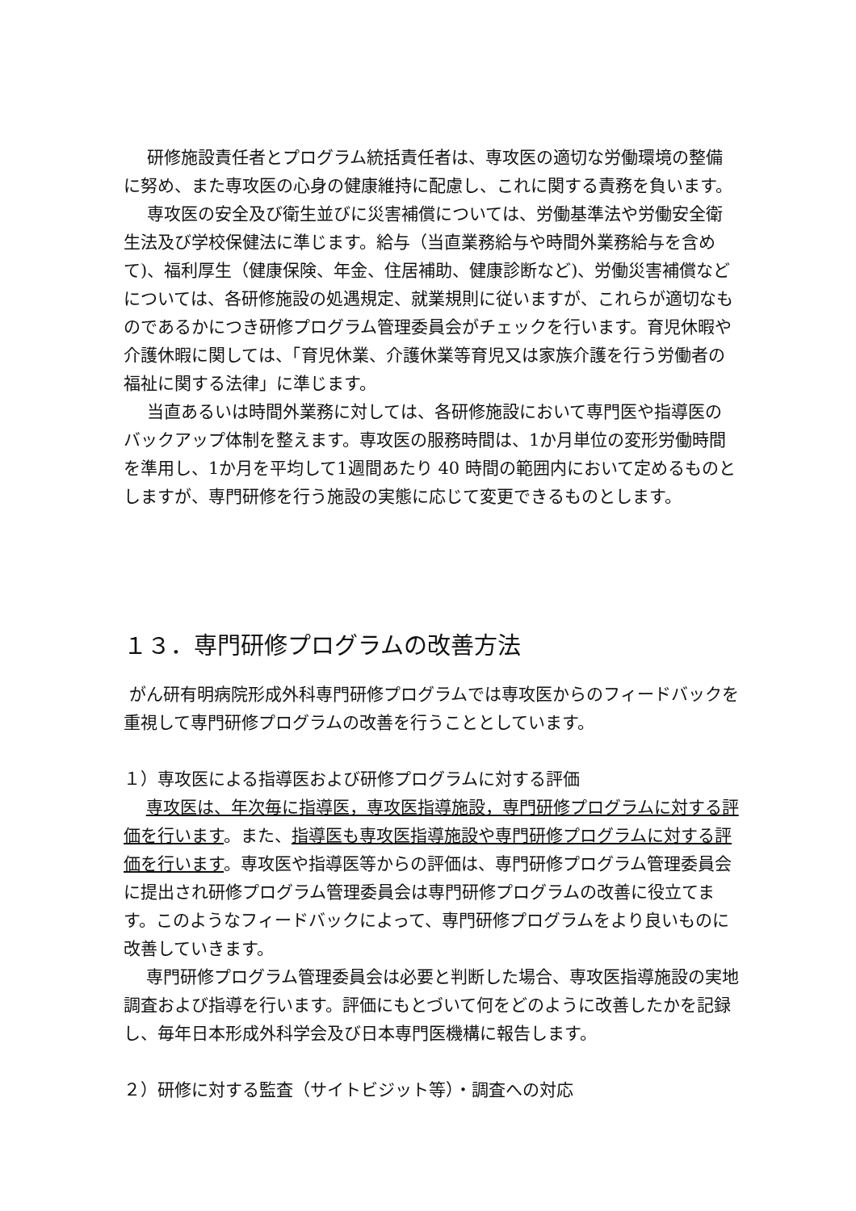研修施設責任者とプログラム統括責任者は、専攻医の適切な労働環境の整備に努め、また専攻医の心身の健康維持に配慮し、これに関する責務を負います。
専攻医の安全及び衛生並びに災害補償については、労働基準法や労働安全衛生法及び学校保健法に準じます。給与（当直業務給与や時間外業務給与を含めて)、福利厚生（健康保険、年金、住居補助、健康診断など)、労働災害補償などについては、各研修施設の処遇規定、就業規則に従いますが、これらが適切なものであるかにつき研修プログラム管理委員会がチェックを行います。育児休暇や介護休暇に関しては、「育児休業、介護休業等育児又は家族介護を行う労働者の福祉に関する法律」に準じます。
当直あるいは時間外業務に対しては、各研修施設において専門医や指導医のバックアップ体制を整えます。専攻医の服務時間は、1か月単位の変形労働時間を準用し、1か月を平均して1週間あたり 40 時間の範囲内において定めるものとしますが、専門研修を行う施設の実態に応じて変更できるものとします。
１３．専門研修プログラムの改善方法
がん研有明病院形成外科専門研修プログラムでは専攻医からのフィードバックを重視して専門研修プログラムの改善を行うこととしています。
１）専攻医による指導医および研修プログラムに対する評価
　 専攻医は、年次毎に指導医，専攻医指導施設，専門研修プログラムに対する評価を行います。また、指導医も専攻医指導施設や専門研修プログラムに対する評価を行います。専攻医や指導医等からの評価は、専門研修プログラム管理委員会に提出され研修プログラム管理委員会は専門研修プログラムの改善に役立てます。このようなフィードバックによって、専門研修プログラムをより良いものに改善していきます。
　 専門研修プログラム管理委員会は必要と判断した場合、専攻医指導施設の実地調査および指導を行います。評価にもとづいて何をどのように改善したかを記録し、毎年日本形成外科学会及び日本専門医機構に報告します。
２）研修に対する監査（サイトビジット等）・調査への対応